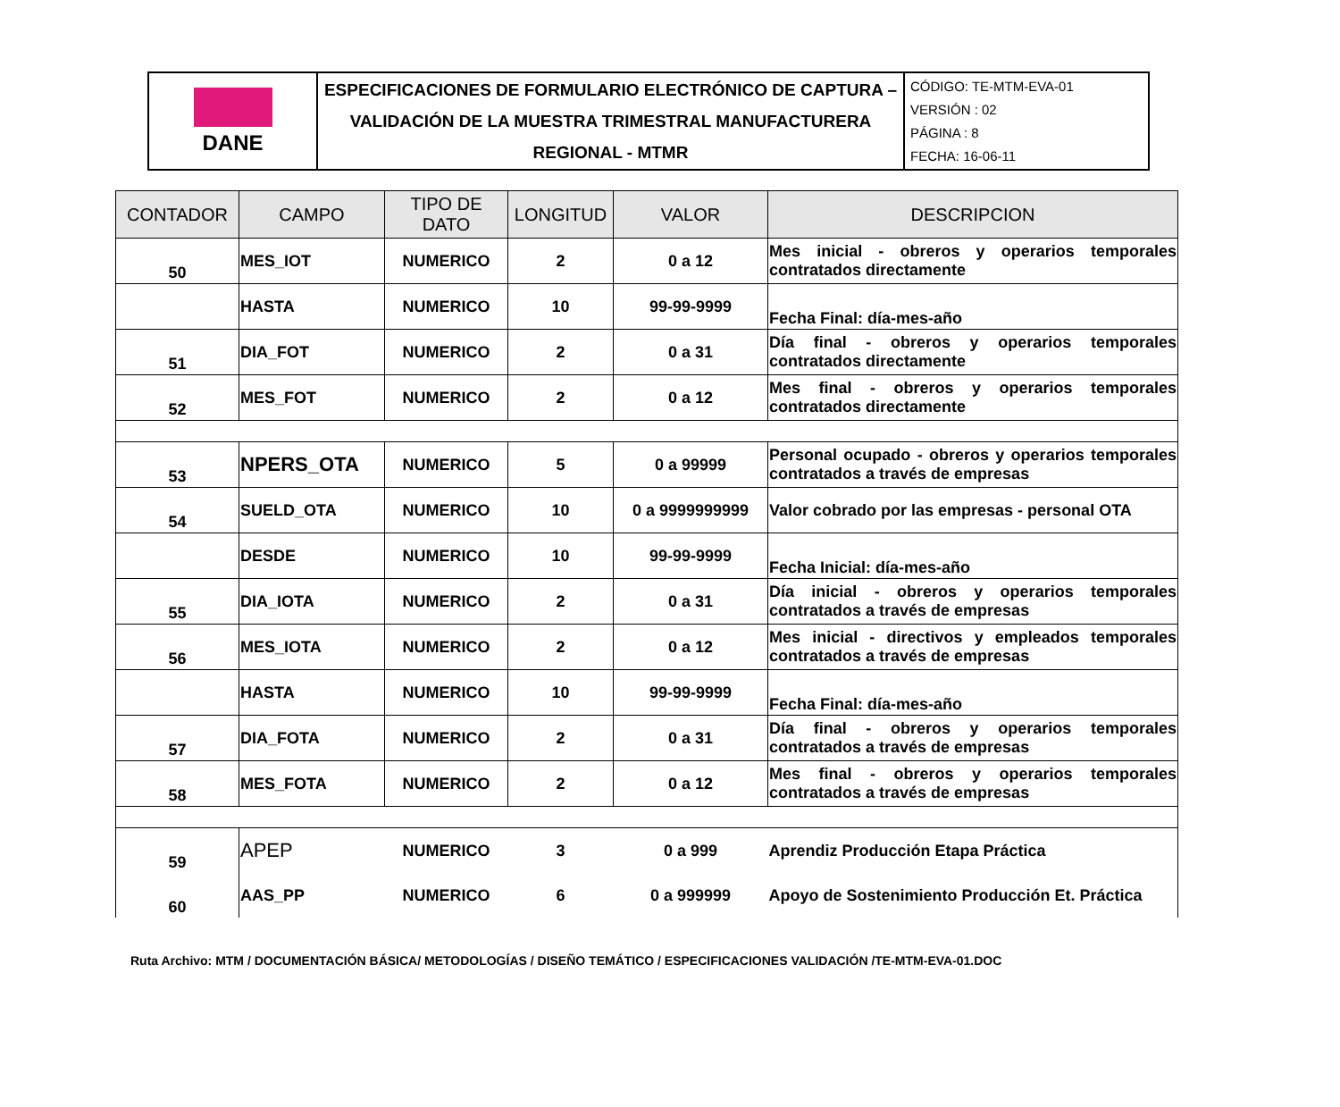| DANE | ESPECIFICACIONES DE FORMULARIO ELECTRÓNICO DE CAPTURA – VALIDACIÓN DE LA MUESTRA TRIMESTRAL MANUFACTURERA REGIONAL - MTMR | CÓDIGO: TE-MTM-EVA-01 VERSIÓN : 02 PÁGINA : 8 FECHA: 16-06-11 |
| CONTADOR | CAMPO | TIPO DE DATO | LONGITUD | VALOR | DESCRIPCION |
| --- | --- | --- | --- | --- | --- |
| 50 | MES_IOT | NUMERICO | 2 | 0 a 12 | Mes inicial - obreros y operarios temporales contratados directamente |
| | HASTA | NUMERICO | 10 | 99-99-9999 | Fecha Final: día-mes-año |
| 51 | DIA_FOT | NUMERICO | 2 | 0 a 31 | Día final - obreros y operarios temporales contratados directamente |
| 52 | MES_FOT | NUMERICO | 2 | 0 a 12 | Mes final - obreros y operarios temporales contratados directamente |
| 53 | NPERS_OTA | NUMERICO | 5 | 0 a 99999 | Personal ocupado - obreros y operarios temporales contratados a través de empresas |
| 54 | SUELD_OTA | NUMERICO | 10 | 0 a 9999999999 | Valor cobrado por las empresas - personal OTA |
| | DESDE | NUMERICO | 10 | 99-99-9999 | Fecha Inicial: día-mes-año |
| 55 | DIA_IOTA | NUMERICO | 2 | 0 a 31 | Día inicial - obreros y operarios temporales contratados a través de empresas |
| 56 | MES_IOTA | NUMERICO | 2 | 0 a 12 | Mes inicial - directivos y empleados temporales contratados a través de empresas |
| | HASTA | NUMERICO | 10 | 99-99-9999 | Fecha Final: día-mes-año |
| 57 | DIA_FOTA | NUMERICO | 2 | 0 a 31 | Día final - obreros y operarios temporales contratados a través de empresas |
| 58 | MES_FOTA | NUMERICO | 2 | 0 a 12 | Mes final - obreros y operarios temporales contratados a través de empresas |
| 59 | APEP | NUMERICO | 3 | 0 a 999 | Aprendiz Producción Etapa Práctica |
| 60 | AAS_PP | NUMERICO | 6 | 0 a 999999 | Apoyo de Sostenimiento Producción Et. Práctica |
Ruta Archivo: MTM / DOCUMENTACIÓN BÁSICA/ METODOLOGÍAS / DISEÑO TEMÁTICO / ESPECIFICACIONES VALIDACIÓN /TE-MTM-EVA-01.DOC